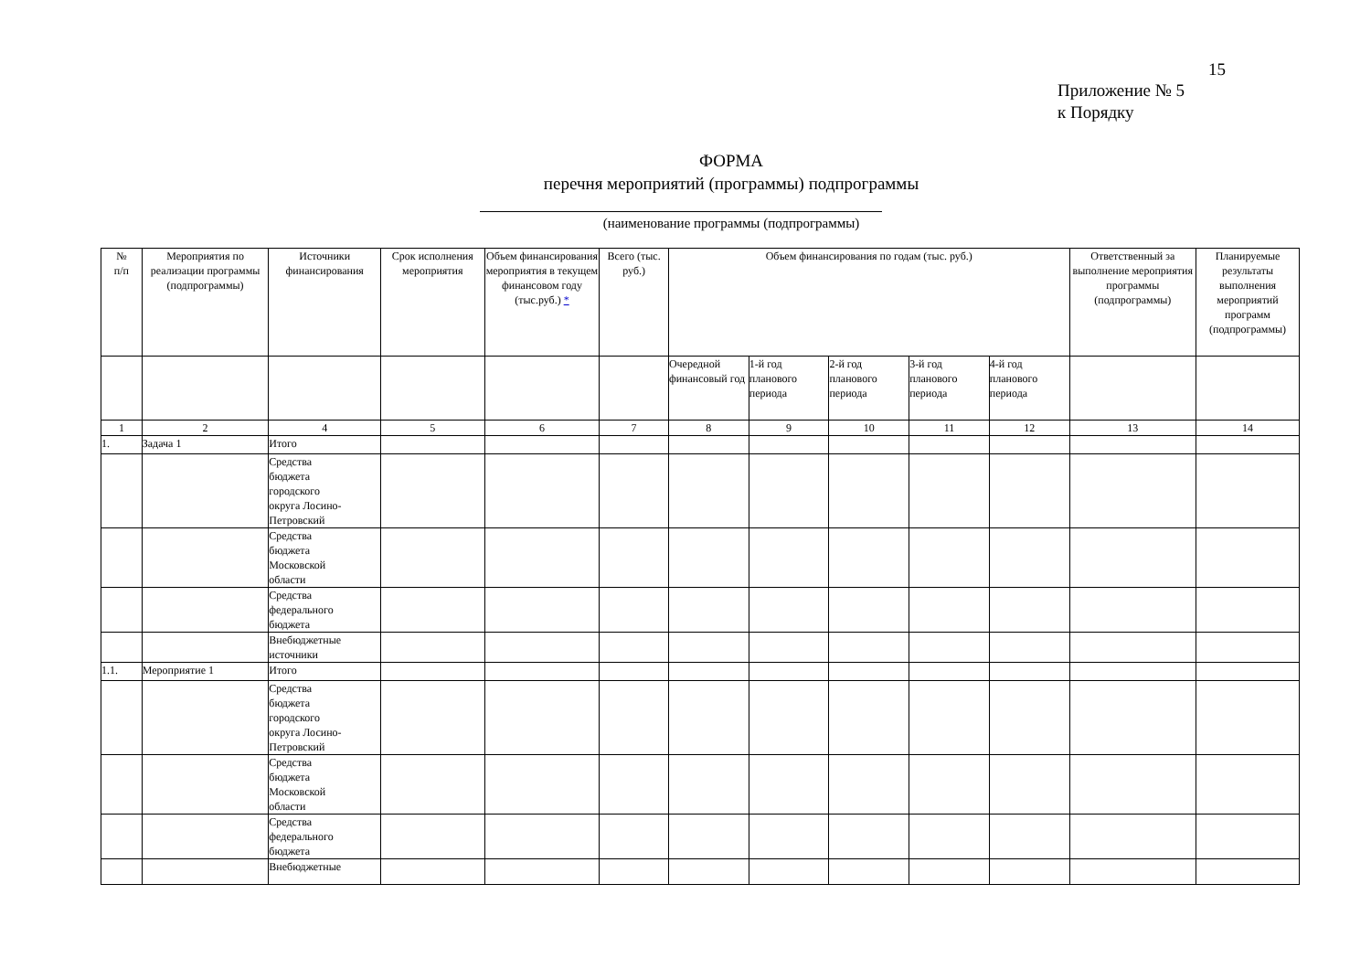15
Приложение № 5
к Порядку
ФОРМА
перечня мероприятий (программы) подпрограммы
(наименование программы (подпрограммы)
| № п/п | Мероприятия по реализации программы (подпрограммы) | Источники финансирования | Срок исполнения мероприятия | Объем финансирования мероприятия в текущем финансовом году (тыс.руб.) * | Всего (тыс. руб.) | Объем финансирования по годам (тыс. руб.) | | | | | Ответственный за выполнение мероприятия программы (подпрограммы) | Планируемые результаты выполнения мероприятий программ (подпрограммы) |
| --- | --- | --- | --- | --- | --- | --- | --- | --- | --- | --- | --- | --- |
| | | | | | | Очередной финансовый год | 1-й год планового периода | 2-й год планового периода | 3-й год планового периода | 4-й год планового периода | | |
| 1 | 2 | 4 | 5 | 6 | 7 | 8 | 9 | 10 | 11 | 12 | 13 | 14 |
| 1. | Задача 1 | Итого | | | | | | | | | | |
| | | Средства бюджета городского округа Лосино- Петровский | | | | | | | | | | |
| | | Средства бюджета Московской области | | | | | | | | | | |
| | | Средства федерального бюджета | | | | | | | | | | |
| | | Внебюджетные источники | | | | | | | | | | |
| 1.1. | Мероприятие 1 | Итого | | | | | | | | | | |
| | | Средства бюджета городского округа Лосино- Петровский | | | | | | | | | | |
| | | Средства бюджета Московской области | | | | | | | | | | |
| | | Средства федерального бюджета | | | | | | | | | | |
| | | Внебюджетные | | | | | | | | | | |